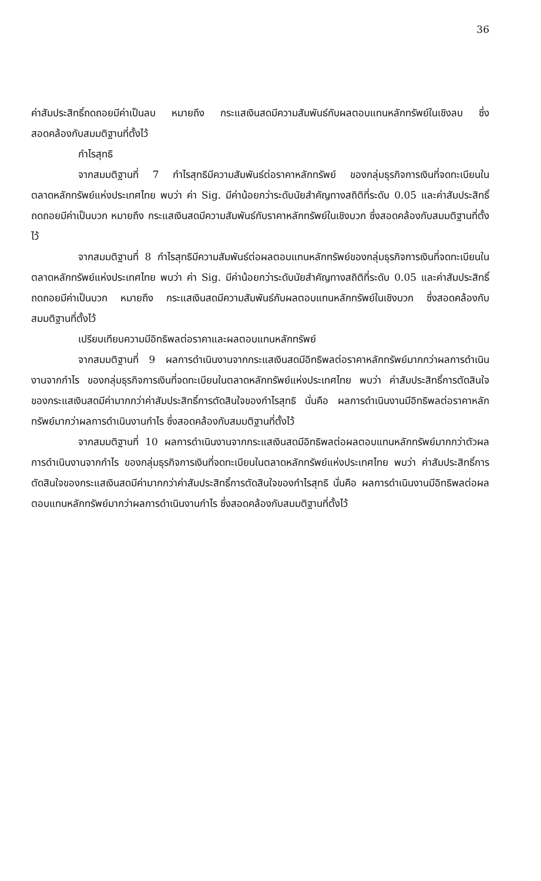36
ค่าสัมประสิทธิ์ถดถอยมีค่าเป็นลบ หมายถึง กระแสเงินสดมีความสัมพันธ์กับผลตอบแทนหลักทรัพย์ในเชิงลบ ซึ่งสอดคล้องกับสมมติฐานที่ตั้งไว้
กำไรสุทธิ
จากสมมติฐานที่ 7 กำไรสุทธิมีความสัมพันธ์ต่อราคาหลักทรัพย์ ของกลุ่มธุรกิจการเงินที่จดทะเบียนในตลาดหลักทรัพย์แห่งประเทศไทย พบว่า ค่า Sig. มีค่าน้อยกว่าระดับนัยสำคัญทางสถิติที่ระดับ 0.05 และค่าสัมประสิทธิ์ถดถอยมีค่าเป็นบวก หมายถึง กระแสเงินสดมีความสัมพันธ์กับราคาหลักทรัพย์ในเชิงบวก ซึ่งสอดคล้องกับสมมติฐานที่ตั้งไว้
จากสมมติฐานที่ 8 กำไรสุทธิมีความสัมพันธ์ต่อผลตอบแทนหลักทรัพย์ของกลุ่มธุรกิจการเงินที่จดทะเบียนในตลาดหลักทรัพย์แห่งประเทศไทย พบว่า ค่า Sig. มีค่าน้อยกว่าระดับนัยสำคัญทางสถิติที่ระดับ 0.05 และค่าสัมประสิทธิ์ถดถอยมีค่าเป็นบวก หมายถึง กระแสเงินสดมีความสัมพันธ์กับผลตอบแทนหลักทรัพย์ในเชิงบวก ซึ่งสอดคล้องกับสมมติฐานที่ตั้งไว้
เปรียบเทียบความมีอิทธิพลต่อราคาและผลตอบแทนหลักทรัพย์
จากสมมติฐานที่ 9 ผลการดำเนินงานจากกระแสเงินสดมีอิทธิพลต่อราคาหลักทรัพย์มากกว่าผลการดำเนินงานจากกำไร ของกลุ่มธุรกิจการเงินที่จดทะเบียนในตลาดหลักทรัพย์แห่งประเทศไทย พบว่า ค่าสัมประสิทธิ์การตัดสินใจของกระแสเงินสดมีค่ามากกว่าค่าสัมประสิทธิ์การตัดสินใจของกำไรสุทธิ นั่นคือ ผลการดำเนินงานมีอิทธิพลต่อราคาหลักทรัพย์มากว่าผลการดำเนินงานกำไร ซึ่งสอดคล้องกับสมมติฐานที่ตั้งไว้
จากสมมติฐานที่ 10 ผลการดำเนินงานจากกระแสเงินสดมีอิทธิพลต่อผลตอบแทนหลักทรัพย์มากกว่าตัวผลการดำเนินงานจากกำไร ของกลุ่มธุรกิจการเงินที่จดทะเบียนในตลาดหลักทรัพย์แห่งประเทศไทย พบว่า ค่าสัมประสิทธิ์การตัดสินใจของกระแสเงินสดมีค่ามากกว่าค่าสัมประสิทธิ์การตัดสินใจของกำไรสุทธิ นั่นคือ ผลการดำเนินงานมีอิทธิพลต่อผลตอบแทนหลักทรัพย์มากว่าผลการดำเนินงานกำไร ซึ่งสอดคล้องกับสมมติฐานที่ตั้งไว้